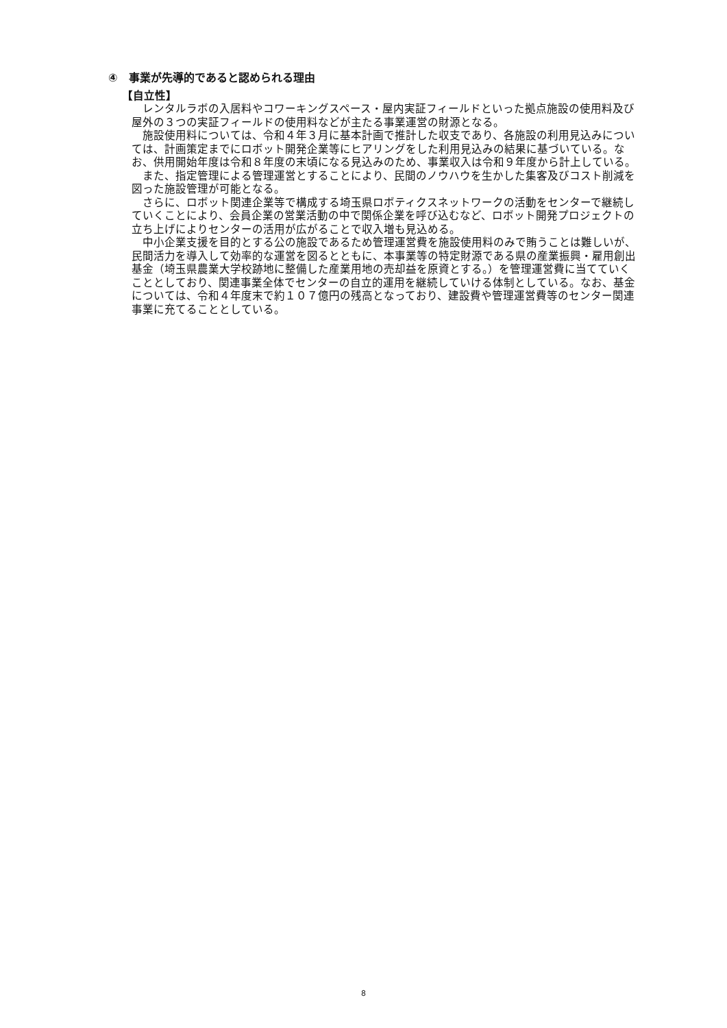④　事業が先導的であると認められる理由
【自立性】
レンタルラボの入居料やコワーキングスペース・屋内実証フィールドといった拠点施設の使用料及び屋外の３つの実証フィールドの使用料などが主たる事業運営の財源となる。
施設使用料については、令和４年３月に基本計画で推計した収支であり、各施設の利用見込みについては、計画策定までにロボット開発企業等にヒアリングをした利用見込みの結果に基づいている。なお、供用開始年度は令和８年度の末頃になる見込みのため、事業収入は令和９年度から計上している。
また、指定管理による管理運営とすることにより、民間のノウハウを生かした集客及びコスト削減を図った施設管理が可能となる。
さらに、ロボット関連企業等で構成する埼玉県ロボティクスネットワークの活動をセンターで継続していくことにより、会員企業の営業活動の中で関係企業を呼び込むなど、ロボット開発プロジェクトの立ち上げによりセンターの活用が広がることで収入増も見込める。
中小企業支援を目的とする公の施設であるため管理運営費を施設使用料のみで賄うことは難しいが、民間活力を導入して効率的な運営を図るとともに、本事業等の特定財源である県の産業振興・雇用創出基金（埼玉県農業大学校跡地に整備した産業用地の売却益を原資とする。）を管理運営費に当てていくこととしており、関連事業全体でセンターの自立的運用を継続していける体制としている。なお、基金については、令和４年度末で約１０７億円の残高となっており、建設費や管理運営費等のセンター関連事業に充てることとしている。
8